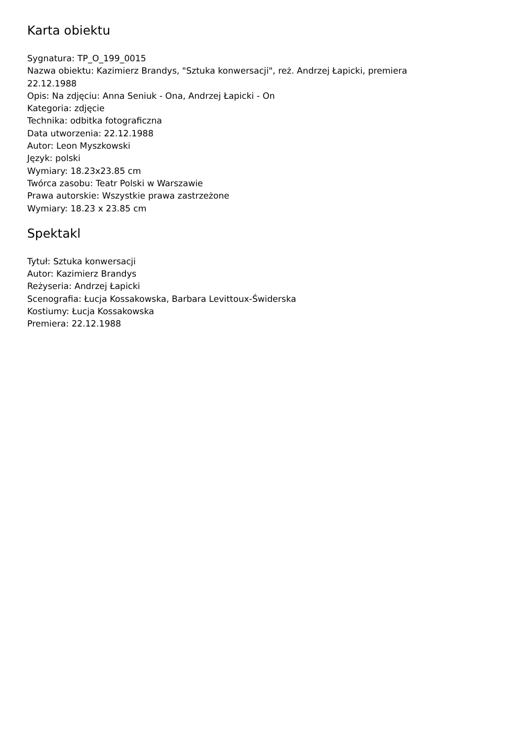Karta obiektu
Sygnatura: TP_O_199_0015
Nazwa obiektu: Kazimierz Brandys, "Sztuka konwersacji", reż. Andrzej Łapicki, premiera 22.12.1988
Opis: Na zdjęciu: Anna Seniuk - Ona, Andrzej Łapicki - On
Kategoria: zdjęcie
Technika: odbitka fotograficzna
Data utworzenia: 22.12.1988
Autor: Leon Myszkowski
Język: polski
Wymiary: 18.23x23.85 cm
Twórca zasobu: Teatr Polski w Warszawie
Prawa autorskie: Wszystkie prawa zastrzeżone
Wymiary: 18.23 x 23.85 cm
Spektakl
Tytuł: Sztuka konwersacji
Autor: Kazimierz Brandys
Reżyseria: Andrzej Łapicki
Scenografia: Łucja Kossakowska, Barbara Levittoux-Świderska
Kostiumy: Łucja Kossakowska
Premiera: 22.12.1988